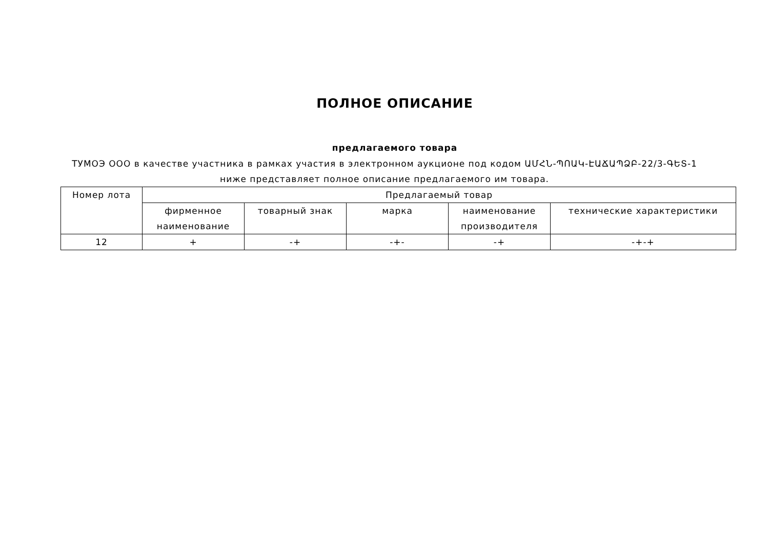ПОЛНОЕ ОПИСАНИЕ
предлагаемого товара
ТУМОЭ ООО в качестве участника в рамках участия в электронном аукционе под кодом ԱՄՀՆ-ՊՈԱԿ-ԷԱՃԱՊՁԲ-22/3-ԳԵՏ-1 ниже представляет полное описание предлагаемого им товара.
| Номер лота | Предлагаемый товар | | | | |
| --- | --- | --- | --- | --- | --- |
| | фирменное наименование | товарный знак | марка | наименование производителя | технические характеристики |
| 12 | + | -+ | -+- | -+ | -+-+ |